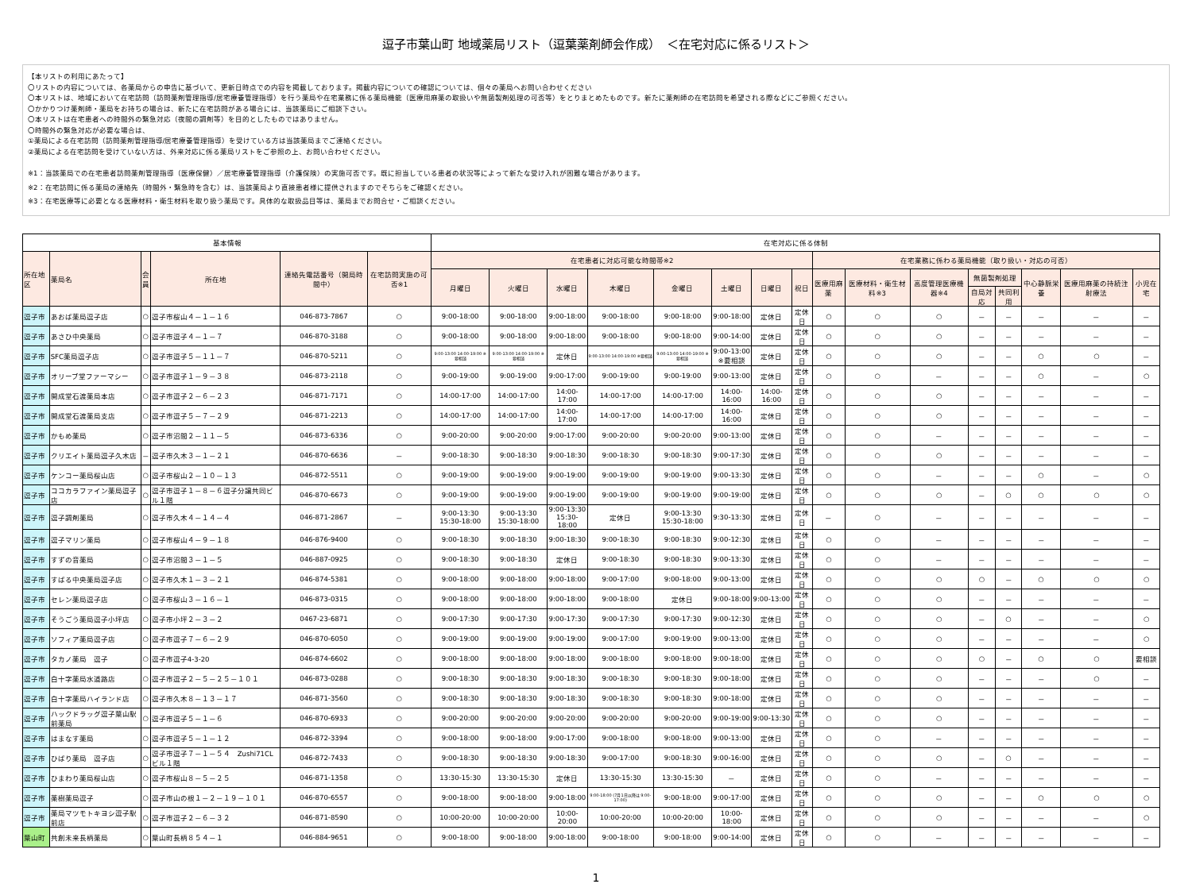逗子市葉山町 地域薬局リスト（逗葉薬剤師会作成）　＜在宅対応に係るリスト＞
【本リストの利用にあたって】
〇リストの内容については、各薬局からの申告に基づいて、更新日時点での内容を掲載しております。掲載内容についての確認については、個々の薬局へお問い合わせください
〇本リストは、地域において在宅訪問（訪問薬剤管理指導/居宅療養管理指導）を行う薬局や在宅業務に係る薬局機能（医療用麻薬の取扱いや無菌製剤処理の可否等）をとりまとめたものです。新たに薬剤師の在宅訪問を希望される際などにご参照ください。
〇かかりつけ薬剤師・薬局をお持ちの場合は、新たに在宅訪問がある場合には、当該薬局にご相談下さい。
〇本リストは在宅患者への時間外の緊急対応（夜間の調剤等）を目的としたものではありません。
〇時間外の緊急対応が必要な場合は、
①薬局による在宅訪問（訪問薬剤管理指導/居宅療養管理指導）を受けている方は当該薬局までご連絡ください。
②薬局による在宅訪問を受けていない方は、外来対応に係る薬局リストをご参照の上、お問い合わせください。
※1：当該薬局での在宅患者訪問薬剤管理指導（医療保健）／居宅療養管理指導（介護保険）の実施可否です。既に担当している患者の状況等によって新たな受け入れが困難な場合があります。
※2：在宅訪問に係る薬局の連絡先（時間外・緊急時を含む）は、当該薬局より直接患者様に提供されますのでそちらをご確認ください。
※3：在宅医療等に必要となる医療材料・衛生材料を取り扱う薬局です。具体的な取扱品目等は、薬局までお問合せ・ご相談ください。
| 基本情報 | | | | | | 在宅対応に係る体制 | | | | | | | | | | | | | | | |
| --- | --- | --- | --- | --- | --- | --- | --- | --- | --- | --- | --- | --- | --- | --- | --- | --- | --- | --- | --- | --- | --- |
| 所在地区 | 薬局名 | 会 員 | 所在地 | 連絡先電話番号（開局時間中） | 在宅訪問実施の可否※1 | 在宅患者に対応可能な時間帯※2 | | | | | | | | 在宅業務に係わる薬局機能（取り扱い・対応の可否） | | | | | | | |
| | | | | | | 月曜日 | 火曜日 | 水曜日 | 木曜日 | 金曜日 | 土曜日 | 日曜日 | 祝日 | 医療用麻薬 | 医療材料・衛生材料※3 | 高度管理医療機器※4 | 無菌製剤処理 | | 中心静脈栄養 | 医療用麻薬の持続注射療法 | 小児在宅 |
| | | | | | | | | | | | | | | | | | 自局対応 | 共同利用 | | | |
| 逗子市 | あおば薬局逗子店 | ○ | 逗子市桜山４－１－１６ | 046-873-7867 | ○ | 9:00-18:00 | 9:00-18:00 | 9:00-18:00 | 9:00-18:00 | 9:00-18:00 | 9:00-18:00 | 定休日 | 定休日 | ○ | ○ | ○ | － | － | － | － | － |
| 逗子市 | あさひ中央薬局 | ○ | 逗子市逗子４－１－７ | 046-870-3188 | ○ | 9:00-18:00 | 9:00-18:00 | 9:00-18:00 | 9:00-18:00 | 9:00-18:00 | 9:00-14:00 | 定休日 | 定休日 | ○ | ○ | ○ | － | － | － | － | － |
| 逗子市 | SFC薬局逗子店 | ○ | 逗子市逗子５－１１－７ | 046-870-5211 | ○ | 9:00-13:00 14:00-19:00 ※要相談 | 9:00-13:00 14:00-19:00 ※要相談 | 定休日 | 9:00-13:00 14:00-19:00 ※要相談 | 9:00-13:00 14:00-19:00 ※要相談 | 9:00-13:00 ※要相談 | 定休日 | 定休日 | ○ | ○ | ○ | － | － | ○ | ○ | － |
| 逗子市 | オリーブ堂ファーマシー | ○ | 逗子市逗子１－９－３８ | 046-873-2118 | ○ | 9:00-19:00 | 9:00-19:00 | 9:00-17:00 | 9:00-19:00 | 9:00-19:00 | 9:00-13:00 | 定休日 | 定休日 | ○ | ○ | － | － | － | ○ | － | ○ |
| 逗子市 | 開成堂石渡薬局本店 | ○ | 逗子市逗子２－６－２３ | 046-871-7171 | ○ | 14:00-17:00 | 14:00-17:00 | 14:00-17:00 | 14:00-17:00 | 14:00-17:00 | 14:00-16:00 | 14:00-16:00 | 定休日 | ○ | ○ | ○ | － | － | － | － | － |
| 逗子市 | 開成堂石渡薬局支店 | ○ | 逗子市逗子５－７－２９ | 046-871-2213 | ○ | 14:00-17:00 | 14:00-17:00 | 14:00-17:00 | 14:00-17:00 | 14:00-17:00 | 14:00-16:00 | 定休日 | 定休日 | ○ | ○ | ○ | － | － | － | － | － |
| 逗子市 | かもめ薬局 | ○ | 逗子市沼間２－１１－５ | 046-873-6336 | ○ | 9:00-20:00 | 9:00-20:00 | 9:00-17:00 | 9:00-20:00 | 9:00-20:00 | 9:00-13:00 | 定休日 | 定休日 | ○ | ○ | － | － | － | － | － | － |
| 逗子市 | クリエイト薬局逗子久木店 | － | 逗子市久木３－１－２１ | 046-870-6636 | － | 9:00-18:30 | 9:00-18:30 | 9:00-18:30 | 9:00-18:30 | 9:00-18:30 | 9:00-17:30 | 定休日 | 定休日 | ○ | ○ | ○ | － | － | － | － | － |
| 逗子市 | ケンコー薬局桜山店 | ○ | 逗子市桜山２－１０－１３ | 046-872-5511 | ○ | 9:00-19:00 | 9:00-19:00 | 9:00-19:00 | 9:00-19:00 | 9:00-19:00 | 9:00-13:30 | 定休日 | 定休日 | ○ | ○ | － | － | － | ○ | － | ○ |
| 逗子市 | ココカラファイン薬局逗子店 | ○ | 逗子市逗子１－８－６逗子分譲共同ビル１階 | 046-870-6673 | ○ | 9:00-19:00 | 9:00-19:00 | 9:00-19:00 | 9:00-19:00 | 9:00-19:00 | 9:00-19:00 | 定休日 | 定休日 | ○ | ○ | ○ | － | ○ | ○ | ○ | ○ |
| 逗子市 | 逗子調剤薬局 | ○ | 逗子市久木４－１４－４ | 046-871-2867 | － | 9:00-13:30 15:30-18:00 | 9:00-13:30 15:30-18:00 | 9:00-13:30 15:30-18:00 | 定休日 | 9:00-13:30 15:30-18:00 | 9:30-13:30 | 定休日 | 定休日 | － | ○ | － | － | － | － | － | － |
| 逗子市 | 逗子マリン薬局 | ○ | 逗子市桜山４－９－１８ | 046-876-9400 | ○ | 9:00-18:30 | 9:00-18:30 | 9:00-18:30 | 9:00-18:30 | 9:00-18:30 | 9:00-12:30 | 定休日 | 定休日 | ○ | ○ | － | － | － | － | － | － |
| 逗子市 | すずの音薬局 | ○ | 逗子市沼間３－１－５ | 046-887-0925 | ○ | 9:00-18:30 | 9:00-18:30 | 定休日 | 9:00-18:30 | 9:00-18:30 | 9:00-13:30 | 定休日 | 定休日 | ○ | ○ | － | － | － | － | － | － |
| 逗子市 | すばる中央薬局逗子店 | ○ | 逗子市久木１－３－２１ | 046-874-5381 | ○ | 9:00-18:00 | 9:00-18:00 | 9:00-18:00 | 9:00-17:00 | 9:00-18:00 | 9:00-13:00 | 定休日 | 定休日 | ○ | ○ | ○ | ○ | － | ○ | ○ | ○ |
| 逗子市 | セレン薬局逗子店 | ○ | 逗子市桜山３－１６－１ | 046-873-0315 | ○ | 9:00-18:00 | 9:00-18:00 | 9:00-18:00 | 9:00-18:00 | 定休日 | 9:00-18:00 | 9:00-13:00 | 定休日 | ○ | ○ | ○ | － | － | － | － | － |
| 逗子市 | そうごう薬局逗子小坪店 | ○ | 逗子市小坪２－３－２ | 0467-23-6871 | ○ | 9:00-17:30 | 9:00-17:30 | 9:00-17:30 | 9:00-17:30 | 9:00-17:30 | 9:00-12:30 | 定休日 | 定休日 | ○ | ○ | ○ | － | ○ | － | － | ○ |
| 逗子市 | ソフィア薬局逗子店 | ○ | 逗子市逗子７－６－２９ | 046-870-6050 | ○ | 9:00-19:00 | 9:00-19:00 | 9:00-19:00 | 9:00-17:00 | 9:00-19:00 | 9:00-13:00 | 定休日 | 定休日 | ○ | ○ | ○ | － | － | － | － | ○ |
| 逗子市 | タカノ薬局 逗子 | ○ | 逗子市逗子4-3-20 | 046-874-6602 | ○ | 9:00-18:00 | 9:00-18:00 | 9:00-18:00 | 9:00-18:00 | 9:00-18:00 | 9:00-18:00 | 定休日 | 定休日 | ○ | ○ | ○ | ○ | － | ○ | ○ | 要相談 |
| 逗子市 | 白十字薬局水道路店 | ○ | 逗子市逗子２－５－２５－１０１ | 046-873-0288 | ○ | 9:00-18:30 | 9:00-18:30 | 9:00-18:30 | 9:00-18:30 | 9:00-18:30 | 9:00-18:00 | 定休日 | 定休日 | ○ | ○ | ○ | － | － | － | ○ | － |
| 逗子市 | 白十字薬局ハイランド店 | ○ | 逗子市久木８－１３－１７ | 046-871-3560 | ○ | 9:00-18:30 | 9:00-18:30 | 9:00-18:30 | 9:00-18:30 | 9:00-18:30 | 9:00-18:00 | 定休日 | 定休日 | ○ | ○ | ○ | － | － | － | － | － |
| 逗子市 | ハックドラッグ逗子葉山駅前薬局 | ○ | 逗子市逗子５－１－６ | 046-870-6933 | ○ | 9:00-20:00 | 9:00-20:00 | 9:00-20:00 | 9:00-20:00 | 9:00-20:00 | 9:00-19:00 | 9:00-13:30 | 定休日 | ○ | ○ | ○ | － | － | － | － | － |
| 逗子市 | はまなす薬局 | ○ | 逗子市逗子５－１－１２ | 046-872-3394 | ○ | 9:00-18:00 | 9:00-18:00 | 9:00-17:00 | 9:00-18:00 | 9:00-18:00 | 9:00-13:00 | 定休日 | 定休日 | ○ | ○ | － | － | － | － | － | － |
| 逗子市 | ひばり薬局 逗子店 | ○ | 逗子市逗子７－１－５４ Zushi71CLビル１階 | 046-872-7433 | ○ | 9:00-18:30 | 9:00-18:30 | 9:00-18:30 | 9:00-17:00 | 9:00-18:30 | 9:00-16:00 | 定休日 | 定休日 | ○ | ○ | ○ | － | ○ | － | － | － |
| 逗子市 | ひまわり薬局桜山店 | ○ | 逗子市桜山８－５－２５ | 046-871-1358 | ○ | 13:30-15:30 | 13:30-15:30 | 定休日 | 13:30-15:30 | 13:30-15:30 | － | 定休日 | 定休日 | ○ | ○ | － | － | － | － | － | － |
| 逗子市 | 薬樹薬局逗子 | ○ | 逗子市山の根１－２－１９－１０１ | 046-870-6557 | ○ | 9:00-18:00 | 9:00-18:00 | 9:00-18:00 | 9:00-18:00 (7月1日以降は 9:00-17:00) | 9:00-18:00 | 9:00-17:00 | 定休日 | 定休日 | ○ | ○ | ○ | － | － | ○ | ○ | ○ |
| 逗子市 | 薬局マツモトキヨシ逗子駅前店 | ○ | 逗子市逗子２－６－３２ | 046-871-8590 | ○ | 10:00-20:00 | 10:00-20:00 | 10:00-20:00 | 10:00-20:00 | 10:00-20:00 | 10:00-18:00 | 定休日 | 定休日 | ○ | ○ | ○ | － | － | － | － | ○ |
| 葉山町 | 共創未来長柄薬局 | ○ | 葉山町長柄８５４－１ | 046-884-9651 | ○ | 9:00-18:00 | 9:00-18:00 | 9:00-18:00 | 9:00-18:00 | 9:00-18:00 | 9:00-14:00 | 定休日 | 定休日 | ○ | ○ | － | － | － | － | － | － |
1